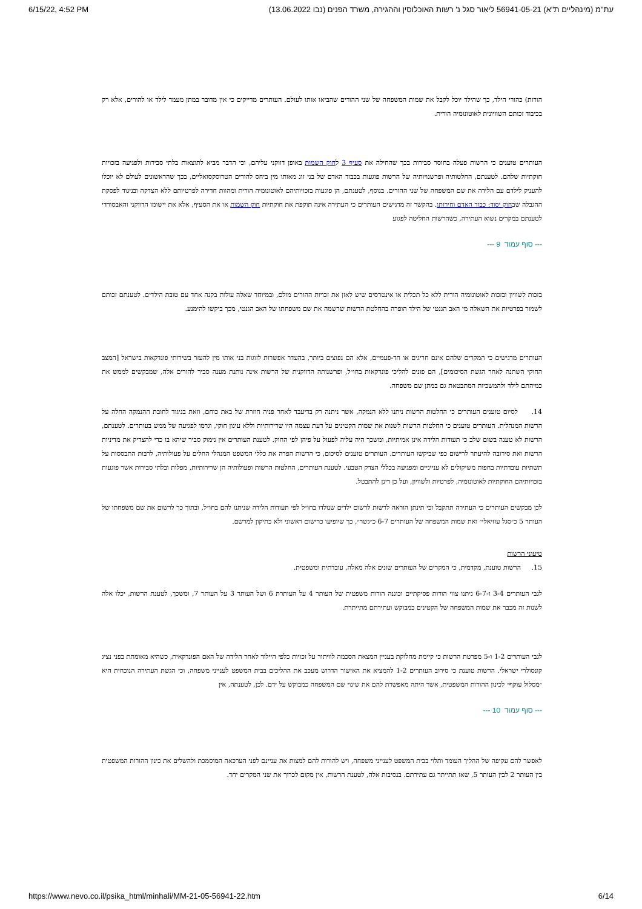6/15/22, 4:52 PM (עת"מ (מינהליים ת"א) 56941-05-21 ליאור סגל נ' רשות האוכלוסין וההגירה, משרד הפנים (נבו 13.06.2022
הורות) כהורי הילד, כך שהילד יוכל לקבל את שמות המשפחה של שני ההורים שהביאו אותו לעולם. העותרים מדייקים כי אין מדובר במתן מעמד לילד או להורים, אלא רק בכיבוד זכותם השוויונית לאוטונומיה הורית.
העותרים טוענים כי הרשות פעלה בחוסר סבירות בכך שהחילה את סעיף 3 לחוק השמות באופן דווקני עליהם, וכי הדבר מביא לתוצאות בלתי סבירות ולפגיעה בזכויות חוקתיות שלהם. לטענתם, החלטותיה ופרשנויותיה של הרשות פוגעות בכבוד האדם של בני זוג מאותו מין ביחס להורים הטרוסקסואליים, בכך שהראשונים לעולם לא יוכלו להעניק לילדם עם הלידה את שם המשפחה של שני ההורים. בנוסף, לטענתם, הן פוגעות בזכויותיהם לאוטונומיה הורית ומהוות חדירה לפרטיותם ללא הצדקה ובניגוד לפסקת ההגבלה שבחוק יסוד: כבוד האדם וחירותו. בהקשר זה מדגישים העותרים כי העתירה אינה תוקפת את חוקתיות חוק השמות או את הסעיף, אלא את יישומו הדווקני והאבסורדי לטענתם במקרים נשוא העתירה, כשהרשות החליטה לפגוע
--- סוף עמוד 9 ---
בזכות לשוויון ובזכות לאוטונומיה הורית ללא כל תכלית או אינטרסים שיש לאזן את זכויות ההורים מולם, ובמיוחד שאלה עולות בקנה אחד עם טובת הילדים. לטענתם זכותם לשמור בפרטיות את השאלה מי האב הגנטי של הילד הופרה בהחלטת הרשות שרשמה את שם משפחתו של האב הגנטי, מכך ביקשו להימנע.
העותרים מדגישים כי המקרים שלהם אינם חריגים או חד-פעמיים, אלא הם נפוצים ביותר, בהעדר אפשרות לזוגות בני אותו מין להעזר בשירותי פונדקאות בישראל [המצב החוקי השתנה לאחר הגשת הסיכומים], הם פונים להליכי פונדקאות בחו״ל, ופרשנותה הדווקנית של הרשות אינה נותנת מענה סביר להורים אלה, שמבקשים לממש את כמיהתם לילד ולהמשכיות המתבטאת גם במתן שם משפחה.
14. לסיום טוענים העותרים כי החלטות הרשות ניתנו ללא הנמקה, אשר ניתנה רק בדיעבד לאחר פניה חוזרת של באת כוחם, וזאת בניגוד לחובת ההנמקה החלה על הרשות המנהלית. העותרים טוענים כי החלטות הרשות לשנות את שמות הקטינים על דעת עצמה היו שרירותיות וללא עיגון חוקי, וגרמו לפגיעה של ממש בעותרים. לטענתם, הרשות לא טענה בשום שלב כי תעודות הלידה אינן אמיתיות, ומשכך היה עליה לפעול על פיהן לפי החוק. לטענת העותרים אין נימוק סביר שיהא בו כדי להצדיק את מדיניות הרשות ואת סירובה להיעתר לרישום כפי שביקשו העותרים. העותרים טוענים לסיכום, כי הרשות הפרה את כללי המשפט המנהלי החלים על פעולותיה, לרבות התבססות על תשתיות עובדתיות בחפות משיקולים לא ענייניים ומפגיעה בכללי הצדק הטבעי. לטענת העותרים, החלטות הרשות ופעולותיה הן שרירותיות, מפלות ובלתי סבירות אשר פוגעות בזכויותיהם החוקתיות לאוטונומיה, לפרטיות ולשוויון, ועל כן דינן להתבטל.
לכן מבקשים העותרים כי העתירה תתקבל וכי תינתן הוראה לרשות לרשום ילדים שנולדו בחו״ל לפי תעודות הלידה שניתנו להם בחו״ל, ובתוך כך לרשום את שם משפחתו של העותר 5 כ״סגל עוזיאלי״ ואת שמות המשפחה של העותרים 6-7 כ״גשר״, כך שיופיעו כרישום ראשוני ולא כתיקון למרשם.
טיעוני הרשות
15. הרשות טוענת, מקדמית, כי המקרים של העותרים שונים אלה מאלה, עובדתית ומשפטית.
לגבי העותרים 3-4 ו-6-7 ניתנו צווי הורות פסיקתיים וכוננה הורות משפטית של העותר 4 על העותרת 6 ושל העותר 3 על העותר 7, ומשכך, לטענת הרשות, יכלו אלה לשנות זה מכבר את שמות המשפחה של הקטינים כמבוקש ועתירתם מתייתרת.
לגבי העותרים 1-2 ו-5 מפרטת הרשות כי קיימת מחלוקת בעניין המצאת הסכמה לוויתור על זכויות כלפי היילוד לאחר הלידה של האם הפונדקאית, כשהיא מאומתת בפני נציג קונסולרי ישראלי. הרשות טוענת כי סירוב העותרים 1-2 להמציא את האישור הדרוש מעכב את ההליכים בבית המשפט לענייני משפחה, וכי הגשת העתירה הנוכחית היא ״מסלול עוקף״ לכינון ההורות המשפטית, אשר היתה מאפשרת להם את שינוי שם המשפחה כמבוקש על ידם. לכן, לטענתה, אין
--- סוף עמוד 10 ---
לאפשר להם עקיפה של ההליך העומד ותלוי בבית המשפט לענייני משפחה, ויש להורות להם למצות את עניינם לפני הערכאה המוסמכת ולהשלים את כינון ההורות המשפטית בין העותר 2 לבין העותר 5, שאז תתייתר גם עתירתם. בנסיבות אלה, לטענת הרשות, אין מקום לכרוך את שני המקרים יחד.
https://www.nevo.co.il/psika_html/minhali/MM-21-05-56941-22.htm 6/14